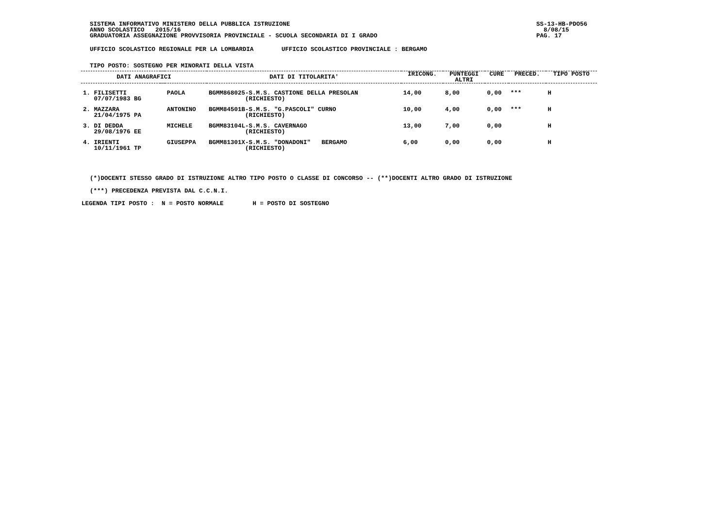SISTEMA INFORMATIVO MINISTERO DELLA PUBBLICA ISTRUZIONE ANNO SCOLASTICO 2015/16 GRADUATORIA ASSEGNAZIONE PROVVISORIA PROVINCIALE - SCUOLA SECONDARIA DI I GRADO
SS-13-HB-PDO56 8/08/15 PAG. 17
UFFICIO SCOLASTICO REGIONALE PER LA LOMBARDIA
UFFICIO SCOLASTICO PROVINCIALE : BERGAMO
TIPO POSTO: SOSTEGNO PER MINORATI DELLA VISTA
| DATI ANAGRAFICI | | | DATI DI TITOLARITA' | IRICONG. | PUNTEGGI ALTRI | CURE | PRECED. | TIPO POSTO |
| --- | --- | --- | --- | --- | --- | --- | --- | --- |
| 1. FILISETTI 07/07/1983 BG | | PAOLA | BGMM868025-S.M.S. CASTIONE DELLA PRESOLAN (RICHIESTO) | 14,00 | 8,00 | 0,00 | *** | H |
| 2. MAZZARA 21/04/1975 PA | | ANTONINO | BGMM84501B-S.M.S. "G.PASCOLI" CURNO (RICHIESTO) | 10,00 | 4,00 | 0,00 | *** | H |
| 3. DI DEDDA 29/08/1976 EE | | MICHELE | BGMM83104L-S.M.S. CAVERNAGO (RICHIESTO) | 13,00 | 7,00 | 0,00 | | H |
| 4. IRIENTI 10/11/1961 TP | | GIUSEPPA | BGMM81301X-S.M.S. "DONADONI" BERGAMO (RICHIESTO) | 6,00 | 0,00 | 0,00 | | H |
(*)DOCENTI STESSO GRADO DI ISTRUZIONE ALTRO TIPO POSTO O CLASSE DI CONCORSO -- (**)DOCENTI ALTRO GRADO DI ISTRUZIONE
(***) PRECEDENZA PREVISTA DAL C.C.N.I.
LEGENDA TIPI POSTO : N = POSTO NORMALE H = POSTO DI SOSTEGNO